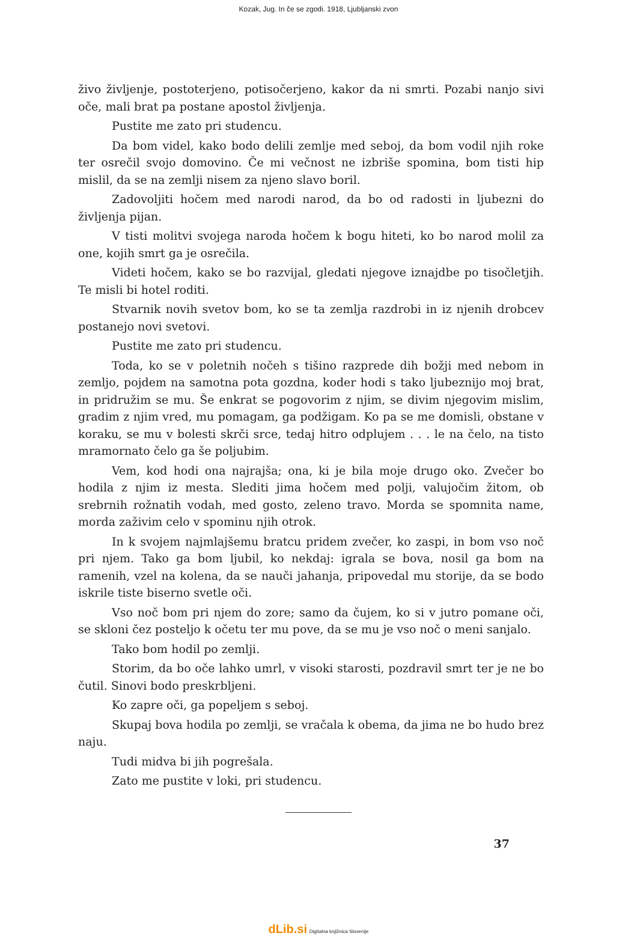Kozak, Jug. In če se zgodi. 1918, Ljubljanski zvon
živo življenje, postoterjeno, potisočerjeno, kakor da ni smrti. Pozabi nanjo sivi oče, mali brat pa postane apostol življenja.
Pustite me zato pri studencu.
Da bom videl, kako bodo delili zemlje med seboj, da bom vodil njih roke ter osrečil svojo domovino. Če mi večnost ne izbriše spomina, bom tisti hip mislil, da se na zemlji nisem za njeno slavo boril.
Zadovoljiti hočem med narodi narod, da bo od radosti in ljubezni do življenja pijan.
V tisti molitvi svojega naroda hočem k bogu hiteti, ko bo narod molil za one, kojih smrt ga je osrečila.
Videti hočem, kako se bo razvijal, gledati njegove iznajdbe po tisočletjih. Te misli bi hotel roditi.
Stvarnik novih svetov bom, ko se ta zemlja razdrobi in iz njenih drobcev postanejo novi svetovi.
Pustite me zato pri studencu.
Toda, ko se v poletnih nočeh s tišino razprede dih božji med nebom in zemljo, pojdem na samotna pota gozdna, koder hodi s tako ljubeznijo moj brat, in pridružim se mu. Še enkrat se pogovorim z njim, se divim njegovim mislim, gradim z njim vred, mu pomagam, ga podžigam. Ko pa se me domisli, obstane v koraku, se mu v bolesti skrči srce, tedaj hitro odplujem . . . le na čelo, na tisto mramornato čelo ga še poljubim.
Vem, kod hodi ona najrajša; ona, ki je bila moje drugo oko. Zvečer bo hodila z njim iz mesta. Slediti jima hočem med polji, valujočim žitom, ob srebrnih rožnatih vodah, med gosto, zeleno travo. Morda se spomnita name, morda zaživim celo v spominu njih otrok.
In k svojem najmlajšemu bratcu pridem zvečer, ko zaspi, in bom vso noč pri njem. Tako ga bom ljubil, ko nekdaj: igrala se bova, nosil ga bom na ramenih, vzel na kolena, da se nauči jahanja, pripovedal mu storije, da se bodo iskrile tiste biserno svetle oči.
Vso noč bom pri njem do zore; samo da čujem, ko si v jutro pomane oči, se skloni čez posteljo k očetu ter mu pove, da se mu je vso noč o meni sanjalo.
Tako bom hodil po zemlji.
Storim, da bo oče lahko umrl, v visoki starosti, pozdravil smrt ter je ne bo čutil. Sinovi bodo preskrbljeni.
Ko zapre oči, ga popeljem s seboj.
Skupaj bova hodila po zemlji, se vračala k obema, da jima ne bo hudo brez naju.
Tudi midva bi jih pogrešala.
Zato me pustite v loki, pri studencu.
37
dLib.si Digitalna knjižnica Slovenije